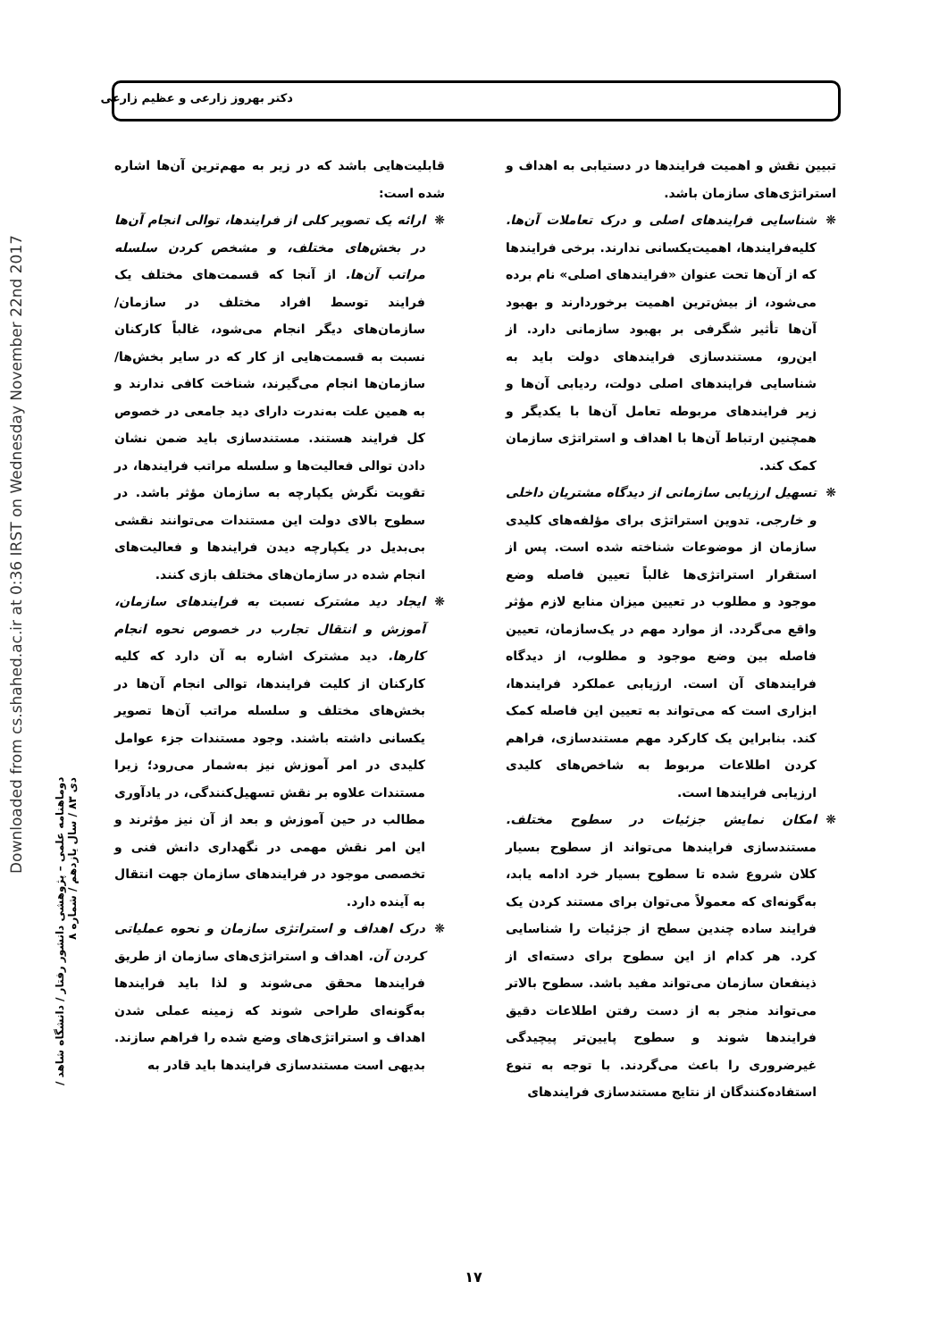دکتر بهروز زارعی و عظیم زارعی
Downloaded from cs.shahed.ac.ir at 0:36 IRST on Wednesday November 22nd 2017
دوماهنامه علمی – پژوهشی دانشور رفتار / دانشگاه شاهد / دی ۸۳ / سال یازدهم / شماره ۸
قابلیت‌هایی باشد که در زیر به مهم‌ترین آن‌ها اشاره شده است:
❋ ارائه یک تصویر کلی از فرایندها، توالی انجام آن‌ها در بخش‌های مختلف، و مشخص کردن سلسله مراتب آن‌ها. از آنجا که قسمت‌های مختلف یک فرایند توسط افراد مختلف در سازمان/ سازمان‌های دیگر انجام می‌شود، غالباً کارکنان نسبت به قسمت‌هایی از کار که در سایر بخش‌ها/سازمان‌ها انجام می‌گیرند، شناخت کافی ندارند و به همین علت به‌ندرت دارای دید جامعی در خصوص کل فرایند هستند. مستندسازی باید ضمن نشان دادن توالی فعالیت‌ها و سلسله مراتب فرایندها، در تقویت نگرش یکپارچه به سازمان مؤثر باشد. در سطوح بالای دولت این مستندات می‌توانند نقشی بی‌بدیل در یکپارچه دیدن فرایندها و فعالیت‌های انجام شده در سازمان‌های مختلف بازی کنند.
❋ ایجاد دید مشترک نسبت به فرایندهای سازمان، آموزش و انتقال تجارب در خصوص نحوه انجام کارها. دید مشترک اشاره به آن دارد که کلیه کارکنان از کلیت فرایندها، توالی انجام آن‌ها در بخش‌های مختلف و سلسله مراتب آن‌ها تصویر یکسانی داشته باشند. وجود مستندات جزء عوامل کلیدی در امر آموزش نیز به‌شمار می‌رود؛ زیرا مستندات علاوه بر نقش تسهیل‌کنندگی، در یادآوری مطالب در حین آموزش و بعد از آن نیز مؤثرند و این امر نقش مهمی در نگهداری دانش فنی و تخصصی موجود در فرایندهای سازمان جهت انتقال به آینده دارد.
❋ درک اهداف و استراتژی سازمان و نحوه عملیاتی کردن آن. اهداف و استراتژی‌های سازمان از طریق فرایندها محقق می‌شوند و لذا باید فرایندها به‌گونه‌ای طراحی شوند که زمینه عملی شدن اهداف و استراتژی‌های وضع شده را فراهم سازند. بدیهی است مستندسازی فرایندها باید قادر به
تبیین نقش و اهمیت فرایندها در دستیابی به اهداف و استراتژی‌های سازمان باشد.
❋ شناسایی فرایندهای اصلی و درک تعاملات آن‌ها. کلیه‌فرایندها، اهمیت‌یکسانی ندارند. برخی فرایندها که از آن‌ها تحت عنوان «فرایندهای اصلی» نام برده می‌شود، از بیش‌ترین اهمیت برخوردارند و بهبود آن‌ها تأثیر شگرفی بر بهبود سازمانی دارد. از این‌رو، مستندسازی فرایندهای دولت باید به شناسایی فرایندهای اصلی دولت، ردیابی آن‌ها و زیر فرایندهای مربوطه تعامل آن‌ها با یکدیگر و همچنین ارتباط آن‌ها با اهداف و استراتژی سازمان کمک کند.
❋ تسهیل ارزیابی سازمانی از دیدگاه مشتریان داخلی و خارجی. تدوین استراتژی برای مؤلفه‌های کلیدی سازمان از موضوعات شناخته شده است. پس از استقرار استراتژی‌ها غالباً تعیین فاصله وضع موجود و مطلوب در تعیین میزان منابع لازم مؤثر واقع می‌گردد. از موارد مهم در یک‌سازمان، تعیین فاصله بین وضع موجود و مطلوب، از دیدگاه فرایندهای آن است. ارزیابی عملکرد فرایندها، ابزاری است که می‌تواند به تعیین این فاصله کمک کند. بنابراین یک کارکرد مهم مستندسازی، فراهم کردن اطلاعات مربوط به شاخص‌های کلیدی ارزیابی فرایندها است.
❋ امکان نمایش جزئیات در سطوح مختلف. مستندسازی فرایندها می‌تواند از سطوح بسیار کلان شروع شده تا سطوح بسیار خرد ادامه یابد، به‌گونه‌ای که معمولاً می‌توان برای مستند کردن یک فرایند ساده چندین سطح از جزئیات را شناسایی کرد. هر کدام از این سطوح برای دسته‌ای از ذینفعان سازمان می‌تواند مفید باشد. سطوح بالاتر می‌تواند منجر به از دست رفتن اطلاعات دقیق فرایندها شوند و سطوح پایین‌تر پیچیدگی غیرضروری را باعث می‌گردند. با توجه به تنوع استفاده‌کنندگان از نتایج مستندسازی فرایندهای
۱۷